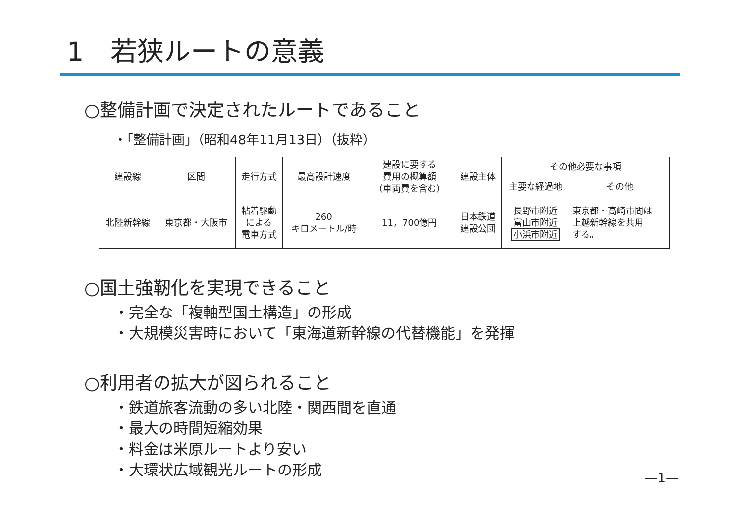1　若狭ルートの意義
○整備計画で決定されたルートであること
・「整備計画」（昭和48年11月13日）（抜粋）
| 建設線 | 区間 | 走行方式 | 最高設計速度 | 建設に要する 費用の概算額 （車両費を含む） | 建設主体 | その他必要な事項 | |
| --- | --- | --- | --- | --- | --- | --- | --- |
| | | | | | | 主要な経過地 | その他 |
| 北陸新幹線 | 東京都・大阪市 | 粘着駆動 による 電車方式 | 260 キロメートル/時 | 11，700億円 | 日本鉄道 建設公団 | 長野市附近 富山市附近 小浜市附近 | 東京都・高崎市間は 上越新幹線を共用 する。 |
○国土強靭化を実現できること
・完全な「複軸型国土構造」の形成
・大規模災害時において「東海道新幹線の代替機能」を発揮
○利用者の拡大が図られること
・鉄道旅客流動の多い北陸・関西間を直通
・最大の時間短縮効果
・料金は米原ルートより安い
・大環状広域観光ルートの形成
—1—